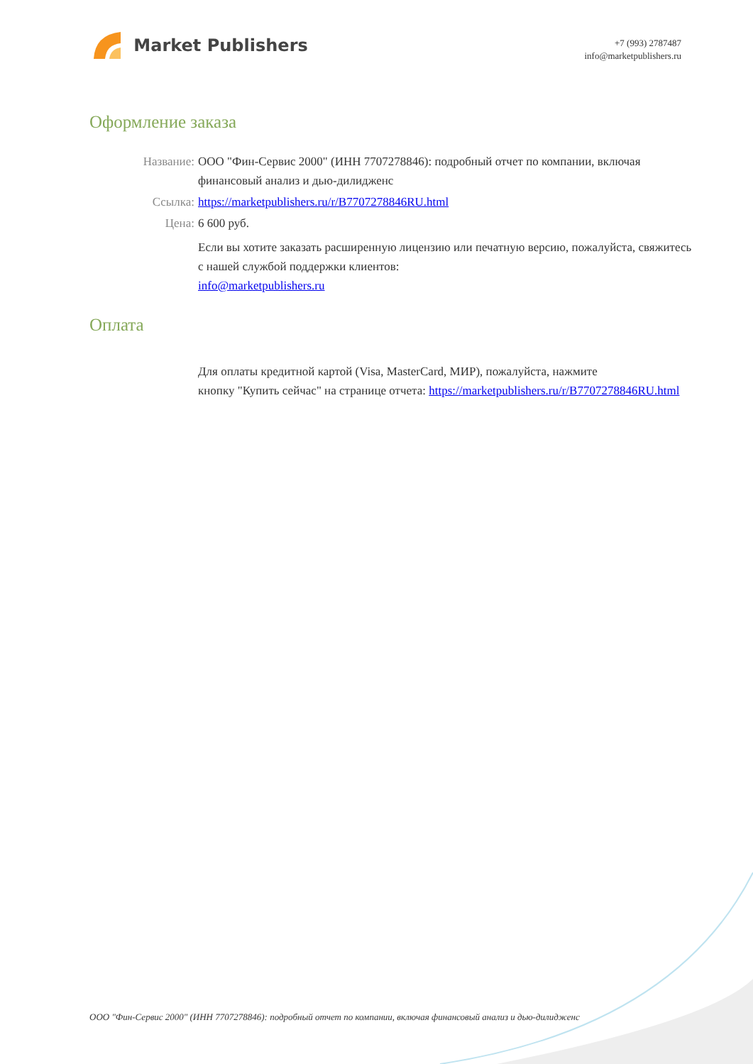Market Publishers
+7 (993) 2787487
info@marketpublishers.ru
Оформление заказа
Название: ООО "Фин-Сервис 2000" (ИНН 7707278846): подробный отчет по компании, включая финансовый анализ и дью-дилидженс
Ссылка: https://marketpublishers.ru/r/B7707278846RU.html
Цена: 6 600 руб.
Если вы хотите заказать расширенную лицензию или печатную версию, пожалуйста, свяжитесь с нашей службой поддержки клиентов:
info@marketpublishers.ru
Оплата
Для оплаты кредитной картой (Visa, MasterCard, МИР), пожалуйста, нажмите
кнопку "Купить сейчас" на странице отчета: https://marketpublishers.ru/r/B7707278846RU.html
ООО "Фин-Сервис 2000" (ИНН 7707278846): подробный отчет по компании, включая финансовый анализ и дью-дилидженс